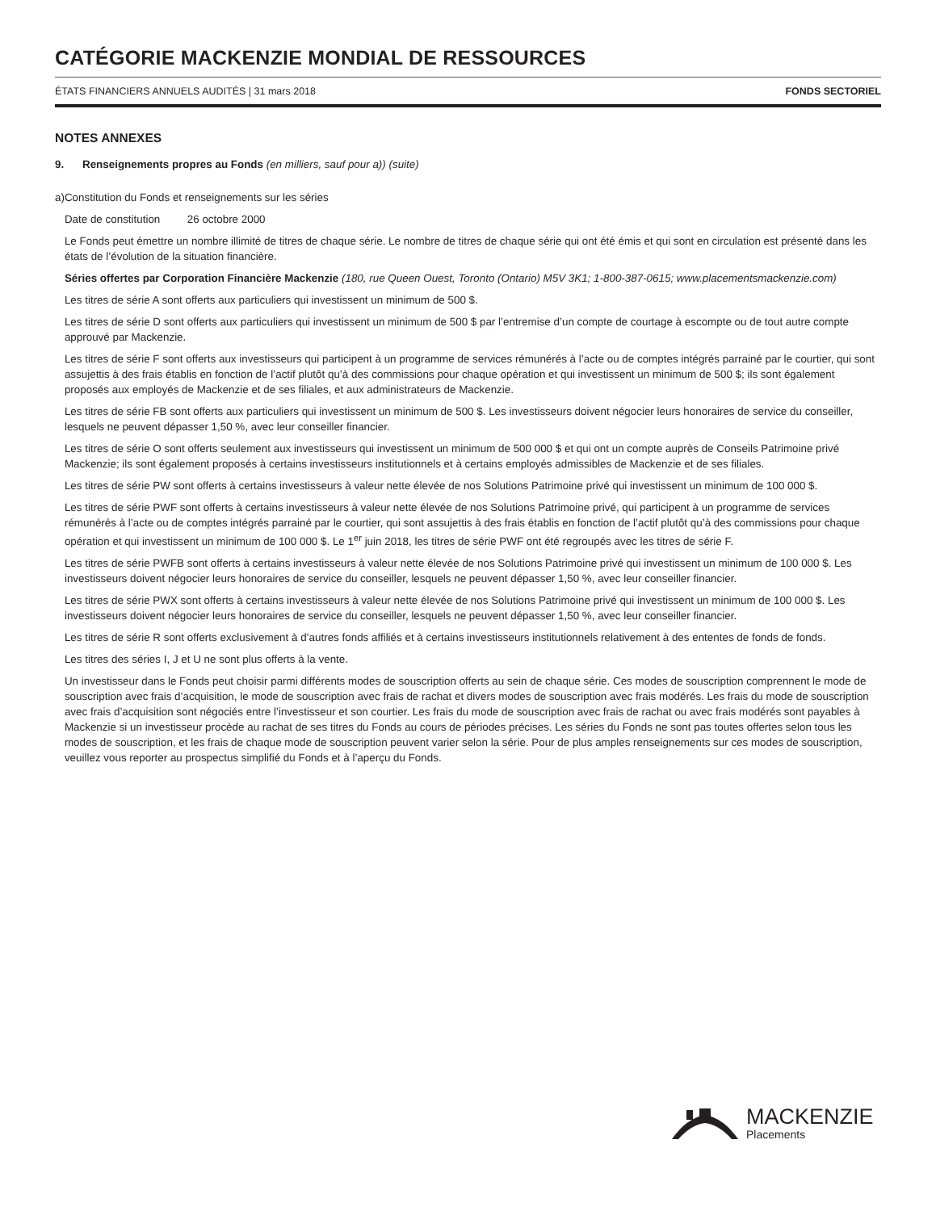CATÉGORIE MACKENZIE MONDIAL DE RESSOURCES
ÉTATS FINANCIERS ANNUELS AUDITÉS | 31 mars 2018 FONDS SECTORIEL
NOTES ANNEXES
9. Renseignements propres au Fonds (en milliers, sauf pour a)) (suite)
a) Constitution du Fonds et renseignements sur les séries
Date de constitution 26 octobre 2000
Le Fonds peut émettre un nombre illimité de titres de chaque série. Le nombre de titres de chaque série qui ont été émis et qui sont en circulation est présenté dans les états de l’évolution de la situation financière.
Séries offertes par Corporation Financière Mackenzie (180, rue Queen Ouest, Toronto (Ontario) M5V 3K1; 1-800-387-0615; www.placementsmackenzie.com)
Les titres de série A sont offerts aux particuliers qui investissent un minimum de 500 $.
Les titres de série D sont offerts aux particuliers qui investissent un minimum de 500 $ par l’entremise d’un compte de courtage à escompte ou de tout autre compte approuvé par Mackenzie.
Les titres de série F sont offerts aux investisseurs qui participent à un programme de services rémunérés à l’acte ou de comptes intégrés parrainé par le courtier, qui sont assujettis à des frais établis en fonction de l’actif plutôt qu’à des commissions pour chaque opération et qui investissent un minimum de 500 $; ils sont également proposés aux employés de Mackenzie et de ses filiales, et aux administrateurs de Mackenzie.
Les titres de série FB sont offerts aux particuliers qui investissent un minimum de 500 $. Les investisseurs doivent négocier leurs honoraires de service du conseiller, lesquels ne peuvent dépasser 1,50 %, avec leur conseiller financier.
Les titres de série O sont offerts seulement aux investisseurs qui investissent un minimum de 500 000 $ et qui ont un compte auprès de Conseils Patrimoine privé Mackenzie; ils sont également proposés à certains investisseurs institutionnels et à certains employés admissibles de Mackenzie et de ses filiales.
Les titres de série PW sont offerts à certains investisseurs à valeur nette élevée de nos Solutions Patrimoine privé qui investissent un minimum de 100 000 $.
Les titres de série PWF sont offerts à certains investisseurs à valeur nette élevée de nos Solutions Patrimoine privé, qui participent à un programme de services rémunérés à l’acte ou de comptes intégrés parrainé par le courtier, qui sont assujettis à des frais établis en fonction de l’actif plutôt qu’à des commissions pour chaque opération et qui investissent un minimum de 100 000 $. Le 1<sup>er</sup> juin 2018, les titres de série PWF ont été regroupés avec les titres de série F.
Les titres de série PWFB sont offerts à certains investisseurs à valeur nette élevée de nos Solutions Patrimoine privé qui investissent un minimum de 100 000 $. Les investisseurs doivent négocier leurs honoraires de service du conseiller, lesquels ne peuvent dépasser 1,50 %, avec leur conseiller financier.
Les titres de série PWX sont offerts à certains investisseurs à valeur nette élevée de nos Solutions Patrimoine privé qui investissent un minimum de 100 000 $. Les investisseurs doivent négocier leurs honoraires de service du conseiller, lesquels ne peuvent dépasser 1,50 %, avec leur conseiller financier.
Les titres de série R sont offerts exclusivement à d’autres fonds affiliés et à certains investisseurs institutionnels relativement à des ententes de fonds de fonds.
Les titres des séries I, J et U ne sont plus offerts à la vente.
Un investisseur dans le Fonds peut choisir parmi différents modes de souscription offerts au sein de chaque série. Ces modes de souscription comprennent le mode de souscription avec frais d’acquisition, le mode de souscription avec frais de rachat et divers modes de souscription avec frais modérés. Les frais du mode de souscription avec frais d’acquisition sont négociés entre l’investisseur et son courtier. Les frais du mode de souscription avec frais de rachat ou avec frais modérés sont payables à Mackenzie si un investisseur procède au rachat de ses titres du Fonds au cours de périodes précises. Les séries du Fonds ne sont pas toutes offertes selon tous les modes de souscription, et les frais de chaque mode de souscription peuvent varier selon la série. Pour de plus amples renseignements sur ces modes de souscription, veuillez vous reporter au prospectus simplifié du Fonds et à l’aperçu du Fonds.
MACKENZIE
Placements